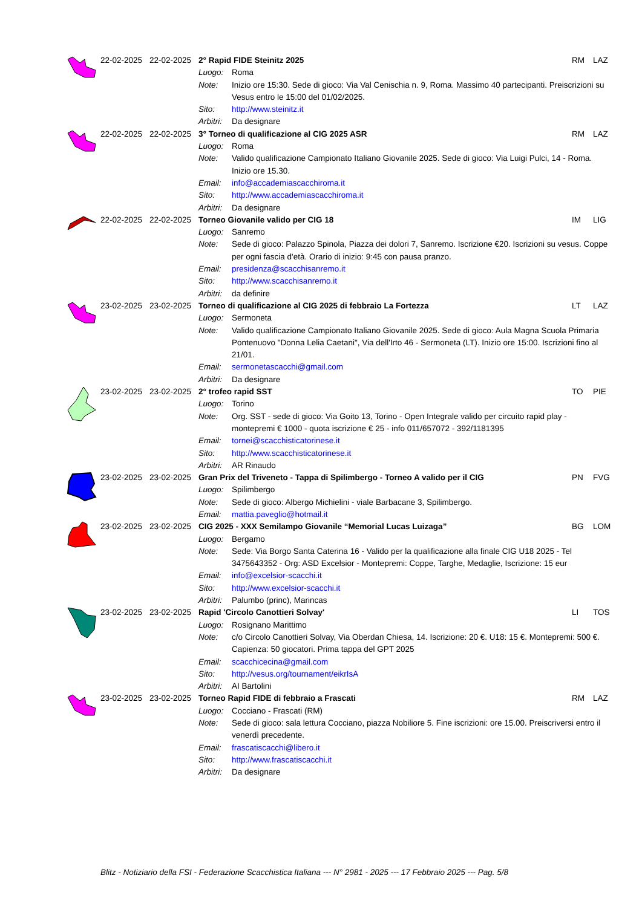| | 22-02-2025 | 22-02-2025 | 2° Rapid FIDE Steinitz 2025 | | RM | LAZ |
| | | | Luogo: | Roma | | |
| | | | Note: | Inizio ore 15:30. Sede di gioco: Via Val Cenischia n. 9, Roma. Massimo 40 partecipanti. Preiscrizioni su Vesus entro le 15:00 del 01/02/2025. | | |
| | | | Sito: | http://www.steinitz.it | | |
| | | | Arbitri: | Da designare | | |
| | 22-02-2025 | 22-02-2025 | 3° Torneo di qualificazione al CIG 2025 ASR | | RM | LAZ |
| | | | Luogo: | Roma | | |
| | | | Note: | Valido qualificazione Campionato Italiano Giovanile 2025. Sede di gioco: Via Luigi Pulci, 14 - Roma. Inizio ore 15.30. | | |
| | | | Email: | info@accademiascacchiroma.it | | |
| | | | Sito: | http://www.accademiascacchiroma.it | | |
| | | | Arbitri: | Da designare | | |
| | 22-02-2025 | 22-02-2025 | Torneo Giovanile valido per CIG 18 | | IM | LIG |
| | | | Luogo: | Sanremo | | |
| | | | Note: | Sede di gioco: Palazzo Spinola, Piazza dei dolori 7, Sanremo. Iscrizione €20. Iscrizioni su vesus. Coppe per ogni fascia d'età. Orario di inizio: 9:45 con pausa pranzo. | | |
| | | | Email: | presidenza@scacchisanremo.it | | |
| | | | Sito: | http://www.scacchisanremo.it | | |
| | | | Arbitri: | da definire | | |
| | 23-02-2025 | 23-02-2025 | Torneo di qualificazione al CIG 2025 di febbraio La Fortezza | | LT | LAZ |
| | | | Luogo: | Sermoneta | | |
| | | | Note: | Valido qualificazione Campionato Italiano Giovanile 2025. Sede di gioco: Aula Magna Scuola Primaria Pontenuovo "Donna Lelia Caetani", Via dell'Irto 46 - Sermoneta (LT). Inizio ore 15:00. Iscrizioni fino al 21/01. | | |
| | | | Email: | sermonetascacchi@gmail.com | | |
| | | | Arbitri: | Da designare | | |
| | 23-02-2025 | 23-02-2025 | 2° trofeo rapid SST | | TO | PIE |
| | | | Luogo: | Torino | | |
| | | | Note: | Org. SST - sede di gioco: Via Goito 13, Torino - Open Integrale valido per circuito rapid play - montepremi € 1000 - quota iscrizione € 25 - info 011/657072 - 392/1181395 | | |
| | | | Email: | tornei@scacchisticatorinese.it | | |
| | | | Sito: | http://www.scacchisticatorinese.it | | |
| | | | Arbitri: | AR Rinaudo | | |
| | 23-02-2025 | 23-02-2025 | Gran Prix del Triveneto - Tappa di Spilimbergo - Torneo A valido per il CIG | | PN | FVG |
| | | | Luogo: | Spilimbergo | | |
| | | | Note: | Sede di gioco: Albergo Michielini - viale Barbacane 3, Spilimbergo. | | |
| | | | Email: | mattia.paveglio@hotmail.it | | |
| | 23-02-2025 | 23-02-2025 | CIG 2025 - XXX Semilampo Giovanile “Memorial Lucas Luizaga” | | BG | LOM |
| | | | Luogo: | Bergamo | | |
| | | | Note: | Sede: Via Borgo Santa Caterina 16 - Valido per la qualificazione alla finale CIG U18 2025 - Tel 3475643352 - Org: ASD Excelsior - Montepremi: Coppe, Targhe, Medaglie, Iscrizione: 15 eur | | |
| | | | Email: | info@excelsior-scacchi.it | | |
| | | | Sito: | http://www.excelsior-scacchi.it | | |
| | | | Arbitri: | Palumbo (princ), Marincas | | |
| | 23-02-2025 | 23-02-2025 | Rapid 'Circolo Canottieri Solvay' | | LI | TOS |
| | | | Luogo: | Rosignano Marittimo | | |
| | | | Note: | c/o Circolo Canottieri Solvay, Via Oberdan Chiesa, 14. Iscrizione: 20 €. U18: 15 €. Montepremi: 500 €. Capienza: 50 giocatori. Prima tappa del GPT 2025 | | |
| | | | Email: | scacchicecina@gmail.com | | |
| | | | Sito: | http://vesus.org/tournament/eikrIsA | | |
| | | | Arbitri: | AI Bartolini | | |
| | 23-02-2025 | 23-02-2025 | Torneo Rapid FIDE di febbraio a Frascati | | RM | LAZ |
| | | | Luogo: | Cocciano - Frascati (RM) | | |
| | | | Note: | Sede di gioco: sala lettura Cocciano, piazza Nobiliore 5. Fine iscrizioni: ore 15.00. Preiscriversi entro il venerdì precedente. | | |
| | | | Email: | frascatiscacchi@libero.it | | |
| | | | Sito: | http://www.frascatiscacchi.it | | |
| | | | Arbitri: | Da designare | | |
Blitz - Notiziario della FSI - Federazione Scacchistica Italiana --- N° 2981 - 2025 --- 17 Febbraio 2025 --- Pag. 5/8